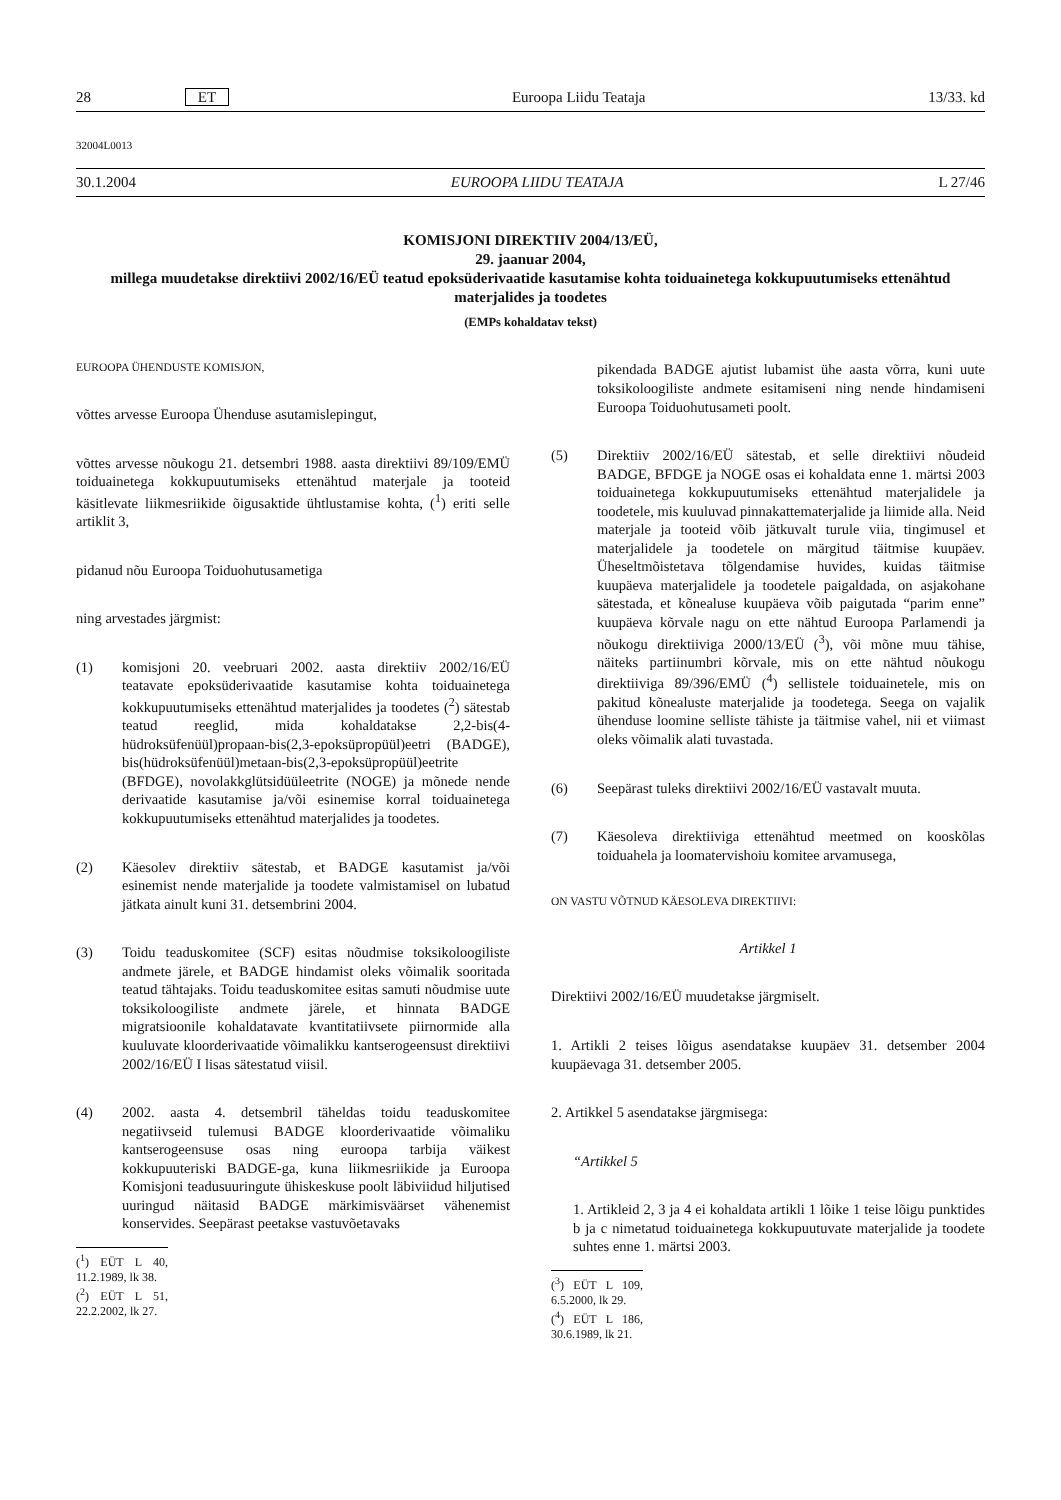28 ET Euroopa Liidu Teataja 13/33. kd
32004L0013
30.1.2004 EUROOPA LIIDU TEATAJA L 27/46
KOMISJONI DIREKTIIV 2004/13/EÜ,
29. jaanuar 2004,
millega muudetakse direktiivi 2002/16/EÜ teatud epoksüderivaatide kasutamise kohta toiduainetega kokkupuutumiseks ettenähtud materjalides ja toodetes
(EMPs kohaldatav tekst)
EUROOPA ÜHENDUSTE KOMISJON,
võttes arvesse Euroopa Ühenduse asutamislepingut,
võttes arvesse nõukogu 21. detsembri 1988. aasta direktiivi 89/109/EMÜ toiduainetega kokkupuutumiseks ettenähtud materjale ja tooteid käsitlevate liikmesriikide õigusaktide ühtlustamise kohta, (<sup>1</sup>) eriti selle artiklit 3,
pidanud nõu Euroopa Toiduohutusametiga
ning arvestades järgmist:
(1) komisjoni 20. veebruari 2002. aasta direktiiv 2002/16/EÜ teatavate epoksüderivaatide kasutamise kohta toiduainetega kokkupuutumiseks ettenähtud materjalides ja toodetes (<sup>2</sup>) sätestab teatud reeglid, mida kohaldatakse 2,2-bis(4-hüdroksüfenüül)propaan-bis(2,3-epoksüpropüül)eetri (BADGE), bis(hüdroksüfenüül)metaan-bis(2,3-epoksüpropüül)eetrite (BFDGE), novolakkglütsidüüleetrite (NOGE) ja mõnede nende derivaatide kasutamise ja/või esinemise korral toiduainetega kokkupuutumiseks ettenähtud materjalides ja toodetes.
(2) Käesolev direktiiv sätestab, et BADGE kasutamist ja/või esinemist nende materjalide ja toodete valmistamisel on lubatud jätkata ainult kuni 31. detsembrini 2004.
(3) Toidu teaduskomitee (SCF) esitas nõudmise toksikoloogiliste andmete järele, et BADGE hindamist oleks võimalik sooritada teatud tähtajaks. Toidu teaduskomitee esitas samuti nõudmise uute toksikoloogiliste andmete järele, et hinnata BADGE migratsioonile kohaldatavate kvantitatiivsete piirnormide alla kuuluvate kloorderivaatide võimalikku kantserogeensust direktiivi 2002/16/EÜ I lisas sätestatud viisil.
(4) 2002. aasta 4. detsembril täheldas toidu teaduskomitee negatiivseid tulemusi BADGE kloorderivaatide võimaliku kantserogeensuse osas ning euroopa tarbija väikest kokkupuuteriski BADGE-ga, kuna liikmesriikide ja Euroopa Komisjoni teadusuuringute ühiskeskuse poolt läbiviidud hiljutised uuringud näitasid BADGE märkimisväärset vähenemist konservides. Seepärast peetakse vastuvõetavaks
(<sup>1</sup>) EÜT L 40, 11.2.1989, lk 38.
(<sup>2</sup>) EÜT L 51, 22.2.2002, lk 27.
pikendada BADGE ajutist lubamist ühe aasta võrra, kuni uute toksikoloogiliste andmete esitamiseni ning nende hindamiseni Euroopa Toiduohutusameti poolt.
(5) Direktiiv 2002/16/EÜ sätestab, et selle direktiivi nõudeid BADGE, BFDGE ja NOGE osas ei kohaldata enne 1. märtsi 2003 toiduainetega kokkupuutumiseks ettenähtud materjalidele ja toodetele, mis kuuluvad pinnakattematerjalide ja liimide alla. Neid materjale ja tooteid võib jätkuvalt turule viia, tingimusel et materjalidele ja toodetele on märgitud täitmise kuupäev. Üheseltmõistetava tõlgendamise huvides, kuidas täitmise kuupäeva materjalidele ja toodetele paigaldada, on asjakohane sätestada, et kõnealuse kuupäeva võib paigutada “parim enne” kuupäeva kõrvale nagu on ette nähtud Euroopa Parlamendi ja nõukogu direktiiviga 2000/13/EÜ (<sup>3</sup>), või mõne muu tähise, näiteks partiinumbri kõrvale, mis on ette nähtud nõukogu direktiiviga 89/396/EMÜ (<sup>4</sup>) sellistele toiduainetele, mis on pakitud kõnealuste materjalide ja toodetega. Seega on vajalik ühenduse loomine selliste tähiste ja täitmise vahel, nii et viimast oleks võimalik alati tuvastada.
(6) Seepärast tuleks direktiivi 2002/16/EÜ vastavalt muuta.
(7) Käesoleva direktiiviga ettenähtud meetmed on kooskõlas toiduahela ja loomatervishoiu komitee arvamusega,
ON VASTU VÕTNUD KÄESOLEVA DIREKTIIVI:
Artikkel 1
Direktiivi 2002/16/EÜ muudetakse järgmiselt.
1. Artikli 2 teises lõigus asendatakse kuupäev 31. detsember 2004 kuupäevaga 31. detsember 2005.
2. Artikkel 5 asendatakse järgmisega:
“Artikkel 5
1. Artikleid 2, 3 ja 4 ei kohaldata artikli 1 lõike 1 teise lõigu punktides b ja c nimetatud toiduainetega kokkupuutuvate materjalide ja toodete suhtes enne 1. märtsi 2003.
(<sup>3</sup>) EÜT L 109, 6.5.2000, lk 29.
(<sup>4</sup>) EÜT L 186, 30.6.1989, lk 21.